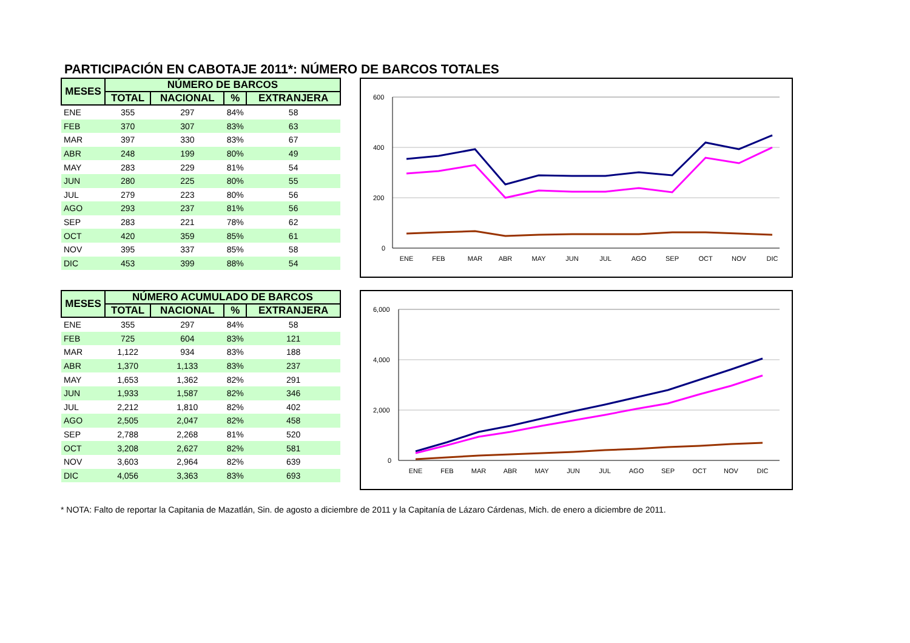PARTICIPACIÓN EN CABOTAJE 2011*: NÚMERO DE BARCOS TOTALES
| MESES | NÚMERO DE BARCOS | | | |
| --- | --- | --- | --- | --- |
| | TOTAL | NACIONAL | % | EXTRANJERA |
| ENE | 355 | 297 | 84% | 58 |
| FEB | 370 | 307 | 83% | 63 |
| MAR | 397 | 330 | 83% | 67 |
| ABR | 248 | 199 | 80% | 49 |
| MAY | 283 | 229 | 81% | 54 |
| JUN | 280 | 225 | 80% | 55 |
| JUL | 279 | 223 | 80% | 56 |
| AGO | 293 | 237 | 81% | 56 |
| SEP | 283 | 221 | 78% | 62 |
| OCT | 420 | 359 | 85% | 61 |
| NOV | 395 | 337 | 85% | 58 |
| DIC | 453 | 399 | 88% | 54 |
600
400
200
0
ENE
FEB
MAR
ABR
MAY
JUN
JUL
AGO
SEP
OCT
NOV
DIC
| MESES | NÚMERO ACUMULADO DE BARCOS | | | |
| --- | --- | --- | --- | --- |
| | TOTAL | NACIONAL | % | EXTRANJERA |
| ENE | 355 | 297 | 84% | 58 |
| FEB | 725 | 604 | 83% | 121 |
| MAR | 1,122 | 934 | 83% | 188 |
| ABR | 1,370 | 1,133 | 83% | 237 |
| MAY | 1,653 | 1,362 | 82% | 291 |
| JUN | 1,933 | 1,587 | 82% | 346 |
| JUL | 2,212 | 1,810 | 82% | 402 |
| AGO | 2,505 | 2,047 | 82% | 458 |
| SEP | 2,788 | 2,268 | 81% | 520 |
| OCT | 3,208 | 2,627 | 82% | 581 |
| NOV | 3,603 | 2,964 | 82% | 639 |
| DIC | 4,056 | 3,363 | 83% | 693 |
6,000
4,000
2,000
0
ENE
FEB
MAR
ABR
MAY
JUN
JUL
AGO
SEP
OCT
NOV
DIC
* NOTA: Falto de reportar la Capitania de Mazatlán, Sin. de agosto a diciembre de 2011 y la Capitanía de Lázaro Cárdenas, Mich. de enero a diciembre de 2011.